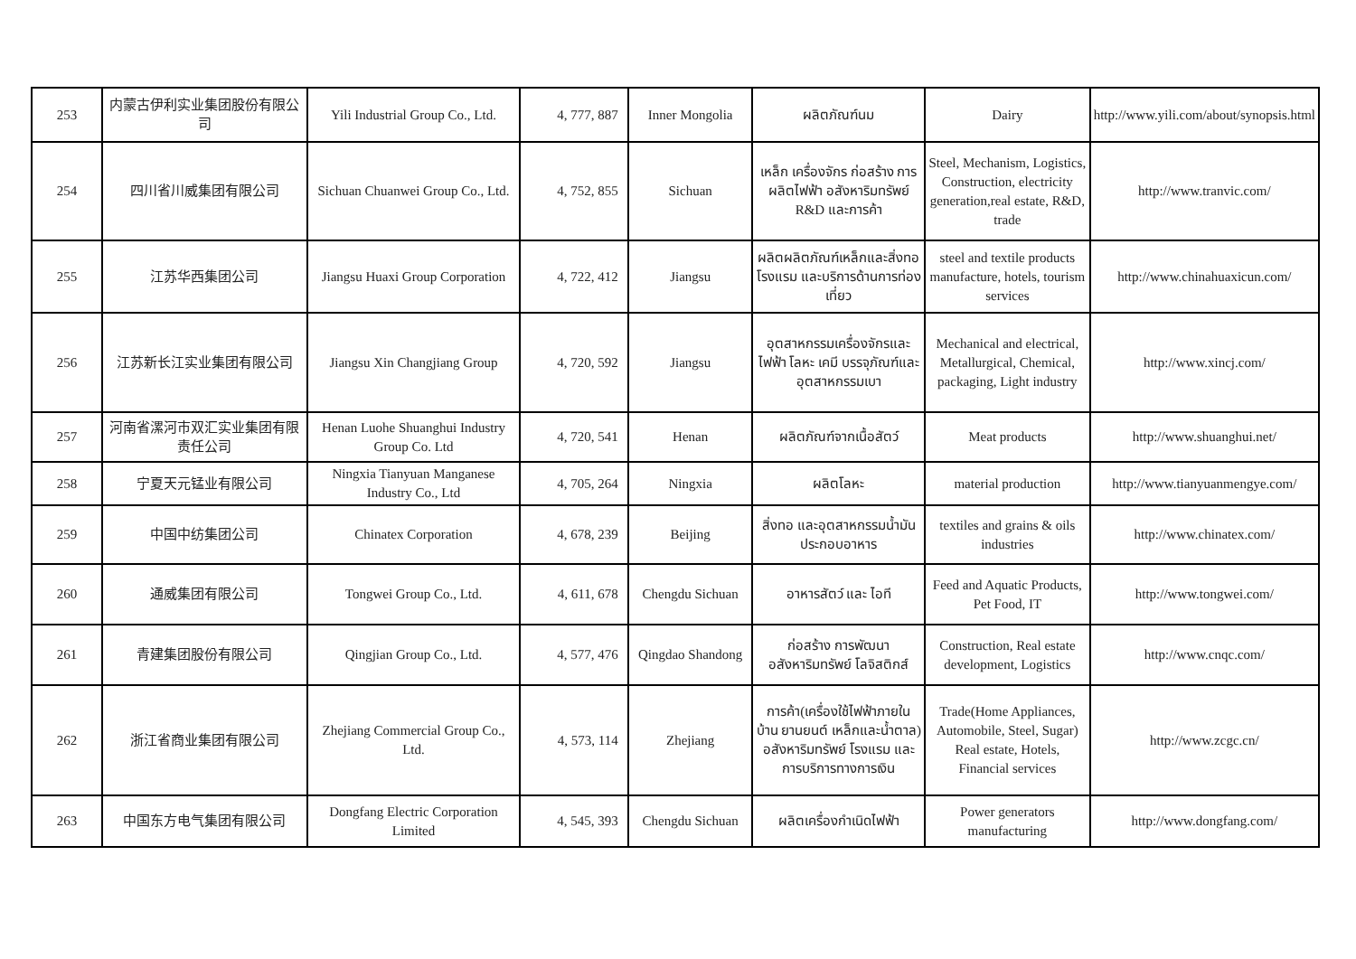| 253 | 内蒙古伊利实业集团股份有限公司 | Yili Industrial Group Co., Ltd. | 4, 777, 887 | Inner Mongolia | ผลิตภัณฑ์นม | Dairy | http://www.yili.com/about/synopsis.html |
| 254 | 四川省川威集团有限公司 | Sichuan Chuanwei Group Co., Ltd. | 4, 752, 855 | Sichuan | เหล็ก เครื่องจักร ก่อสร้าง การผลิตไฟฟ้า อสังหาริมทรัพย์ R&D และการค้า | Steel, Mechanism, Logistics, Construction, electricity generation,real estate, R&D, trade | http://www.tranvic.com/ |
| 255 | 江苏华西集团公司 | Jiangsu Huaxi Group Corporation | 4, 722, 412 | Jiangsu | ผลิตผลิตภัณฑ์เหล็กและสิ่งทอ โรงแรม และบริการด้านการท่องเที่ยว | steel and textile products manufacture, hotels, tourism services | http://www.chinahuaxicun.com/ |
| 256 | 江苏新长江实业集团有限公司 | Jiangsu Xin Changjiang Group | 4, 720, 592 | Jiangsu | อุตสาหกรรมเครื่องจักรและไฟฟ้า โลหะ เคมี บรรจุภัณฑ์และอุตสาหกรรมเบา | Mechanical and electrical, Metallurgical, Chemical, packaging, Light industry | http://www.xincj.com/ |
| 257 | 河南省漯河市双汇实业集团有限责任公司 | Henan Luohe Shuanghui Industry Group Co. Ltd | 4, 720, 541 | Henan | ผลิตภัณฑ์จากเนื้อสัตว์ | Meat products | http://www.shuanghui.net/ |
| 258 | 宁夏天元锰业有限公司 | Ningxia Tianyuan Manganese Industry Co., Ltd | 4, 705, 264 | Ningxia | ผลิตโลหะ | material production | http://www.tianyuanmengye.com/ |
| 259 | 中国中纺集团公司 | Chinatex Corporation | 4, 678, 239 | Beijing | สิ่งทอ และอุตสาหกรรมน้ำมันประกอบอาหาร | textiles and grains & oils industries | http://www.chinatex.com/ |
| 260 | 通威集团有限公司 | Tongwei Group Co., Ltd. | 4, 611, 678 | Chengdu Sichuan | อาหารสัตว์ และ ไอที | Feed and Aquatic Products, Pet Food, IT | http://www.tongwei.com/ |
| 261 | 青建集团股份有限公司 | Qingjian Group Co., Ltd. | 4, 577, 476 | Qingdao Shandong | ก่อสร้าง การพัฒนาอสังหาริมทรัพย์ โลจิสติกส์ | Construction, Real estate development, Logistics | http://www.cnqc.com/ |
| 262 | 浙江省商业集团有限公司 | Zhejiang Commercial Group Co., Ltd. | 4, 573, 114 | Zhejiang | การค้า(เครื่องใช้ไฟฟ้าภายในบ้าน ยานยนต์ เหล็กและน้ำตาล) อสังหาริมทรัพย์ โรงแรม และการบริการทางการเงิน | Trade(Home Appliances, Automobile, Steel, Sugar) Real estate, Hotels, Financial services | http://www.zcgc.cn/ |
| 263 | 中国东方电气集团有限公司 | Dongfang Electric Corporation Limited | 4, 545, 393 | Chengdu Sichuan | ผลิตเครื่องกำเนิดไฟฟ้า | Power generators manufacturing | http://www.dongfang.com/ |